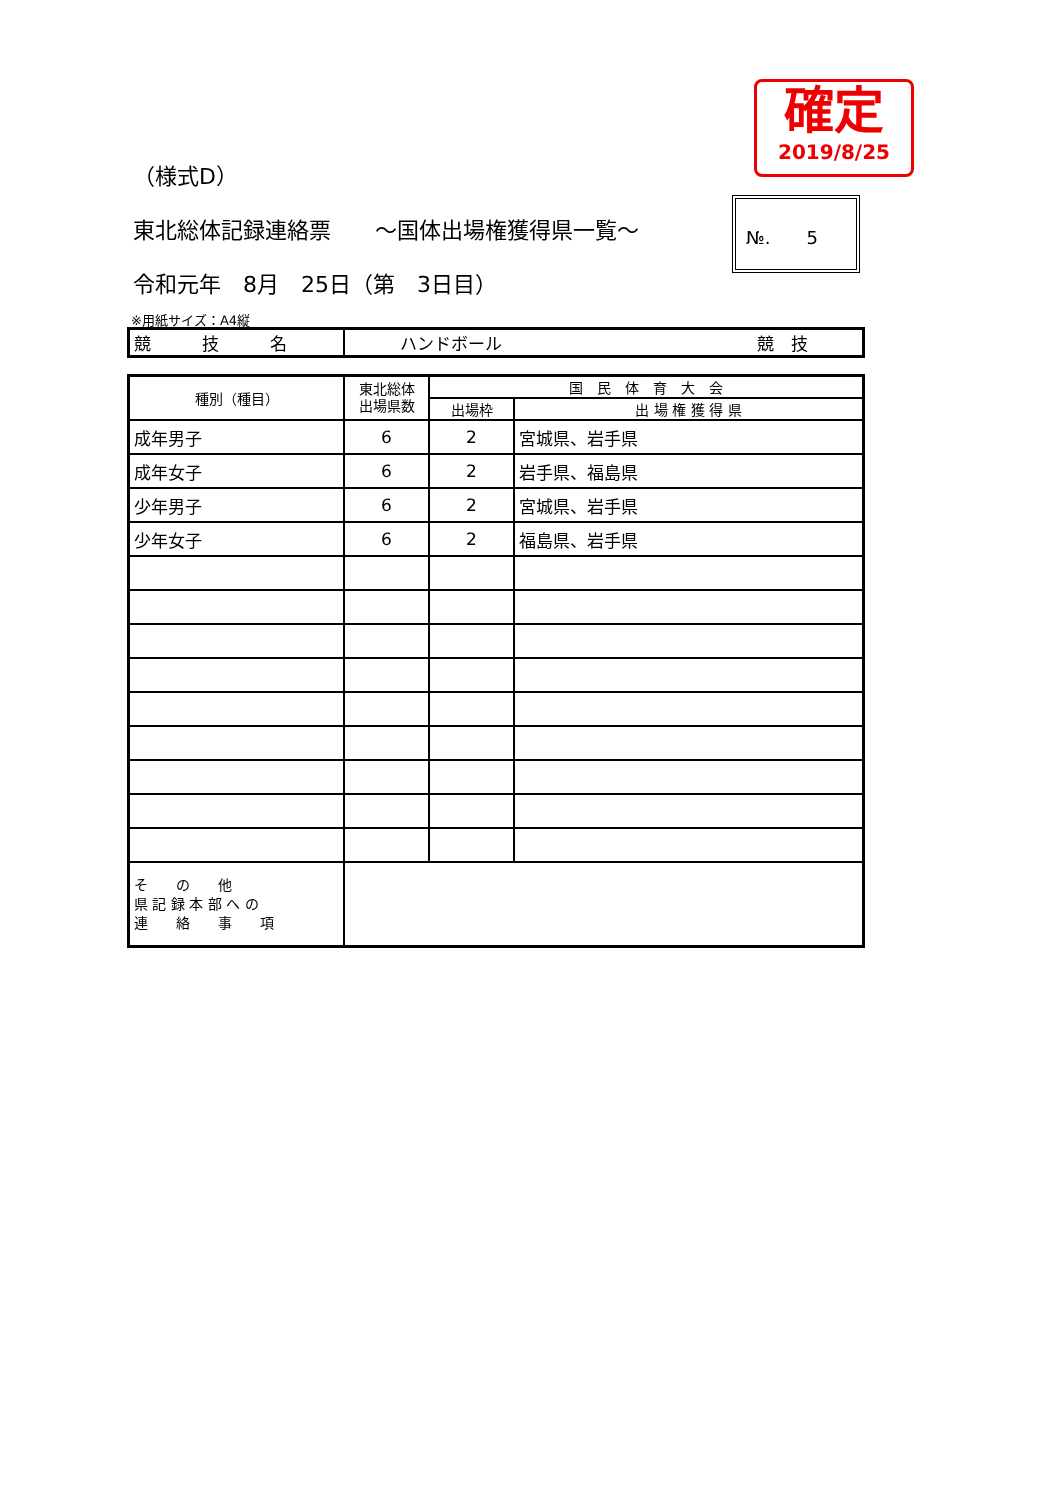確定
2019/8/25
（様式D）
東北総体記録連絡票　　～国体出場権獲得県一覧～
令和元年　8月　25日（第　3日目）
№.　　5
※用紙サイズ：A4縦
| 競 技 名 | ハンドボール 競 技 |
| 種別（種目） | 東北総体 出場県数 | 国 民 体 育 大 会 | |
| --- | --- | --- | --- |
| | | 出場枠 | 出 場 権 獲 得 県 |
| 成年男子 | 6 | 2 | 宮城県、岩手県 |
| 成年女子 | 6 | 2 | 岩手県、福島県 |
| 少年男子 | 6 | 2 | 宮城県、岩手県 |
| 少年女子 | 6 | 2 | 福島県、岩手県 |
| そ の 他 県 記 録 本 部 へ の 連 絡 事 項 | | | |